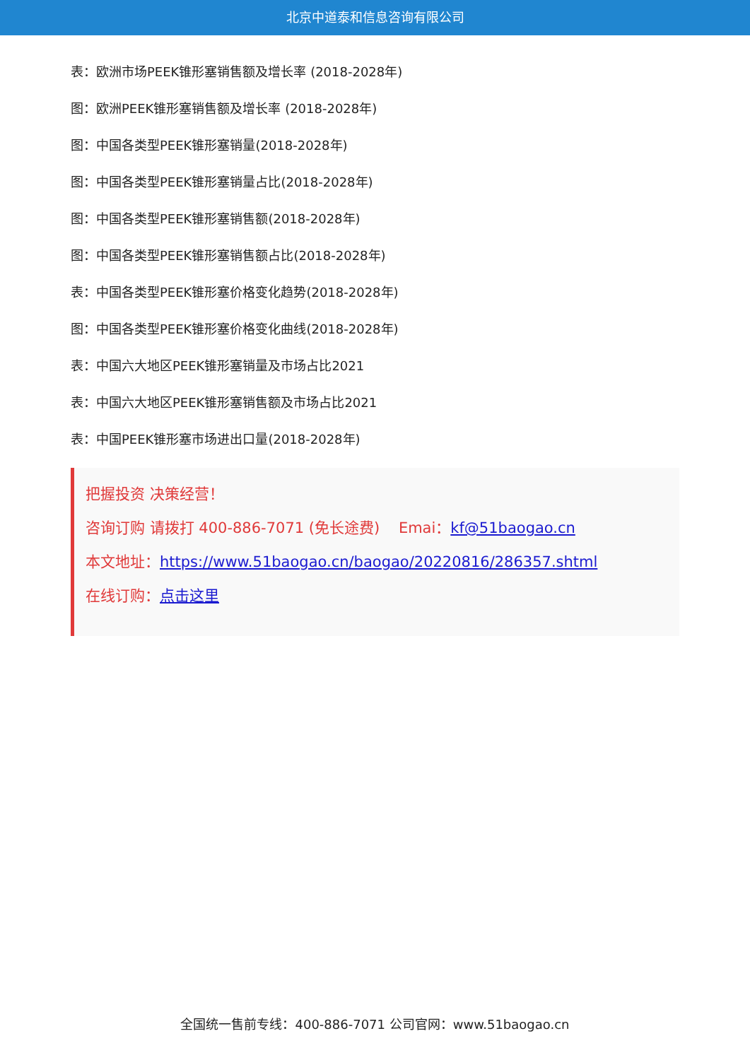北京中道泰和信息咨询有限公司
表：欧洲市场PEEK锥形塞销售额及增长率 (2018-2028年)
图：欧洲PEEK锥形塞销售额及增长率 (2018-2028年)
图：中国各类型PEEK锥形塞销量(2018-2028年)
图：中国各类型PEEK锥形塞销量占比(2018-2028年)
图：中国各类型PEEK锥形塞销售额(2018-2028年)
图：中国各类型PEEK锥形塞销售额占比(2018-2028年)
表：中国各类型PEEK锥形塞价格变化趋势(2018-2028年)
图：中国各类型PEEK锥形塞价格变化曲线(2018-2028年)
表：中国六大地区PEEK锥形塞销量及市场占比2021
表：中国六大地区PEEK锥形塞销售额及市场占比2021
表：中国PEEK锥形塞市场进出口量(2018-2028年)
把握投资 决策经营！
咨询订购 请拨打 400-886-7071 (免长途费) Emai：kf@51baogao.cn
本文地址：https://www.51baogao.cn/baogao/20220816/286357.shtml
在线订购：点击这里
全国统一售前专线：400-886-7071 公司官网：www.51baogao.cn